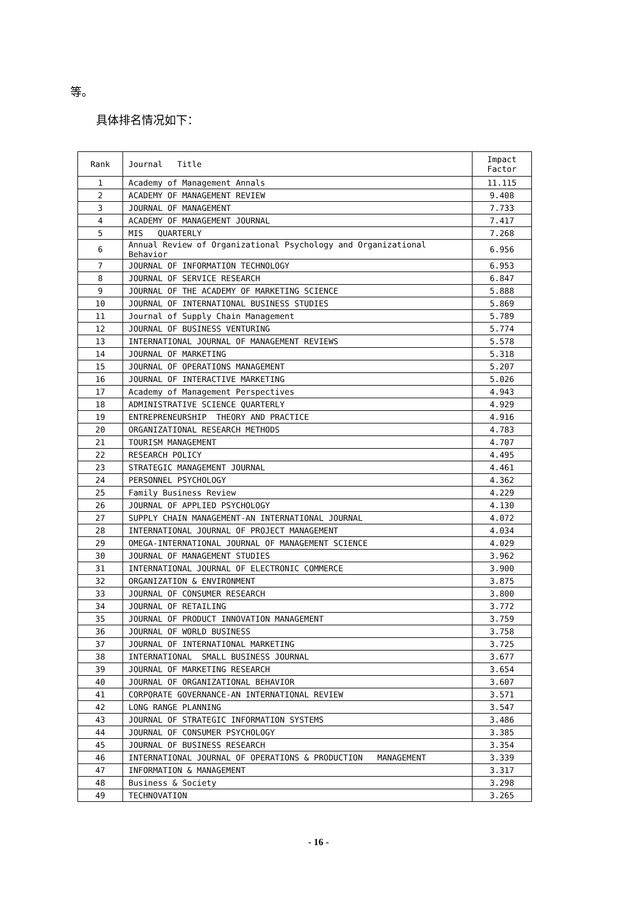等。
具体排名情况如下：
| Rank | Journal Title | Impact Factor |
| --- | --- | --- |
| 1 | Academy of Management Annals | 11.115 |
| 2 | ACADEMY OF MANAGEMENT REVIEW | 9.408 |
| 3 | JOURNAL OF MANAGEMENT | 7.733 |
| 4 | ACADEMY OF MANAGEMENT JOURNAL | 7.417 |
| 5 | MIS QUARTERLY | 7.268 |
| 6 | Annual Review of Organizational Psychology and Organizational Behavior | 6.956 |
| 7 | JOURNAL OF INFORMATION TECHNOLOGY | 6.953 |
| 8 | JOURNAL OF SERVICE RESEARCH | 6.847 |
| 9 | JOURNAL OF THE ACADEMY OF MARKETING SCIENCE | 5.888 |
| 10 | JOURNAL OF INTERNATIONAL BUSINESS STUDIES | 5.869 |
| 11 | Journal of Supply Chain Management | 5.789 |
| 12 | JOURNAL OF BUSINESS VENTURING | 5.774 |
| 13 | INTERNATIONAL JOURNAL OF MANAGEMENT REVIEWS | 5.578 |
| 14 | JOURNAL OF MARKETING | 5.318 |
| 15 | JOURNAL OF OPERATIONS MANAGEMENT | 5.207 |
| 16 | JOURNAL OF INTERACTIVE MARKETING | 5.026 |
| 17 | Academy of Management Perspectives | 4.943 |
| 18 | ADMINISTRATIVE SCIENCE QUARTERLY | 4.929 |
| 19 | ENTREPRENEURSHIP THEORY AND PRACTICE | 4.916 |
| 20 | ORGANIZATIONAL RESEARCH METHODS | 4.783 |
| 21 | TOURISM MANAGEMENT | 4.707 |
| 22 | RESEARCH POLICY | 4.495 |
| 23 | STRATEGIC MANAGEMENT JOURNAL | 4.461 |
| 24 | PERSONNEL PSYCHOLOGY | 4.362 |
| 25 | Family Business Review | 4.229 |
| 26 | JOURNAL OF APPLIED PSYCHOLOGY | 4.130 |
| 27 | SUPPLY CHAIN MANAGEMENT-AN INTERNATIONAL JOURNAL | 4.072 |
| 28 | INTERNATIONAL JOURNAL OF PROJECT MANAGEMENT | 4.034 |
| 29 | OMEGA-INTERNATIONAL JOURNAL OF MANAGEMENT SCIENCE | 4.029 |
| 30 | JOURNAL OF MANAGEMENT STUDIES | 3.962 |
| 31 | INTERNATIONAL JOURNAL OF ELECTRONIC COMMERCE | 3.900 |
| 32 | ORGANIZATION & ENVIRONMENT | 3.875 |
| 33 | JOURNAL OF CONSUMER RESEARCH | 3.800 |
| 34 | JOURNAL OF RETAILING | 3.772 |
| 35 | JOURNAL OF PRODUCT INNOVATION MANAGEMENT | 3.759 |
| 36 | JOURNAL OF WORLD BUSINESS | 3.758 |
| 37 | JOURNAL OF INTERNATIONAL MARKETING | 3.725 |
| 38 | INTERNATIONAL SMALL BUSINESS JOURNAL | 3.677 |
| 39 | JOURNAL OF MARKETING RESEARCH | 3.654 |
| 40 | JOURNAL OF ORGANIZATIONAL BEHAVIOR | 3.607 |
| 41 | CORPORATE GOVERNANCE-AN INTERNATIONAL REVIEW | 3.571 |
| 42 | LONG RANGE PLANNING | 3.547 |
| 43 | JOURNAL OF STRATEGIC INFORMATION SYSTEMS | 3.486 |
| 44 | JOURNAL OF CONSUMER PSYCHOLOGY | 3.385 |
| 45 | JOURNAL OF BUSINESS RESEARCH | 3.354 |
| 46 | INTERNATIONAL JOURNAL OF OPERATIONS & PRODUCTION MANAGEMENT | 3.339 |
| 47 | INFORMATION & MANAGEMENT | 3.317 |
| 48 | Business & Society | 3.298 |
| 49 | TECHNOVATION | 3.265 |
- 16 -